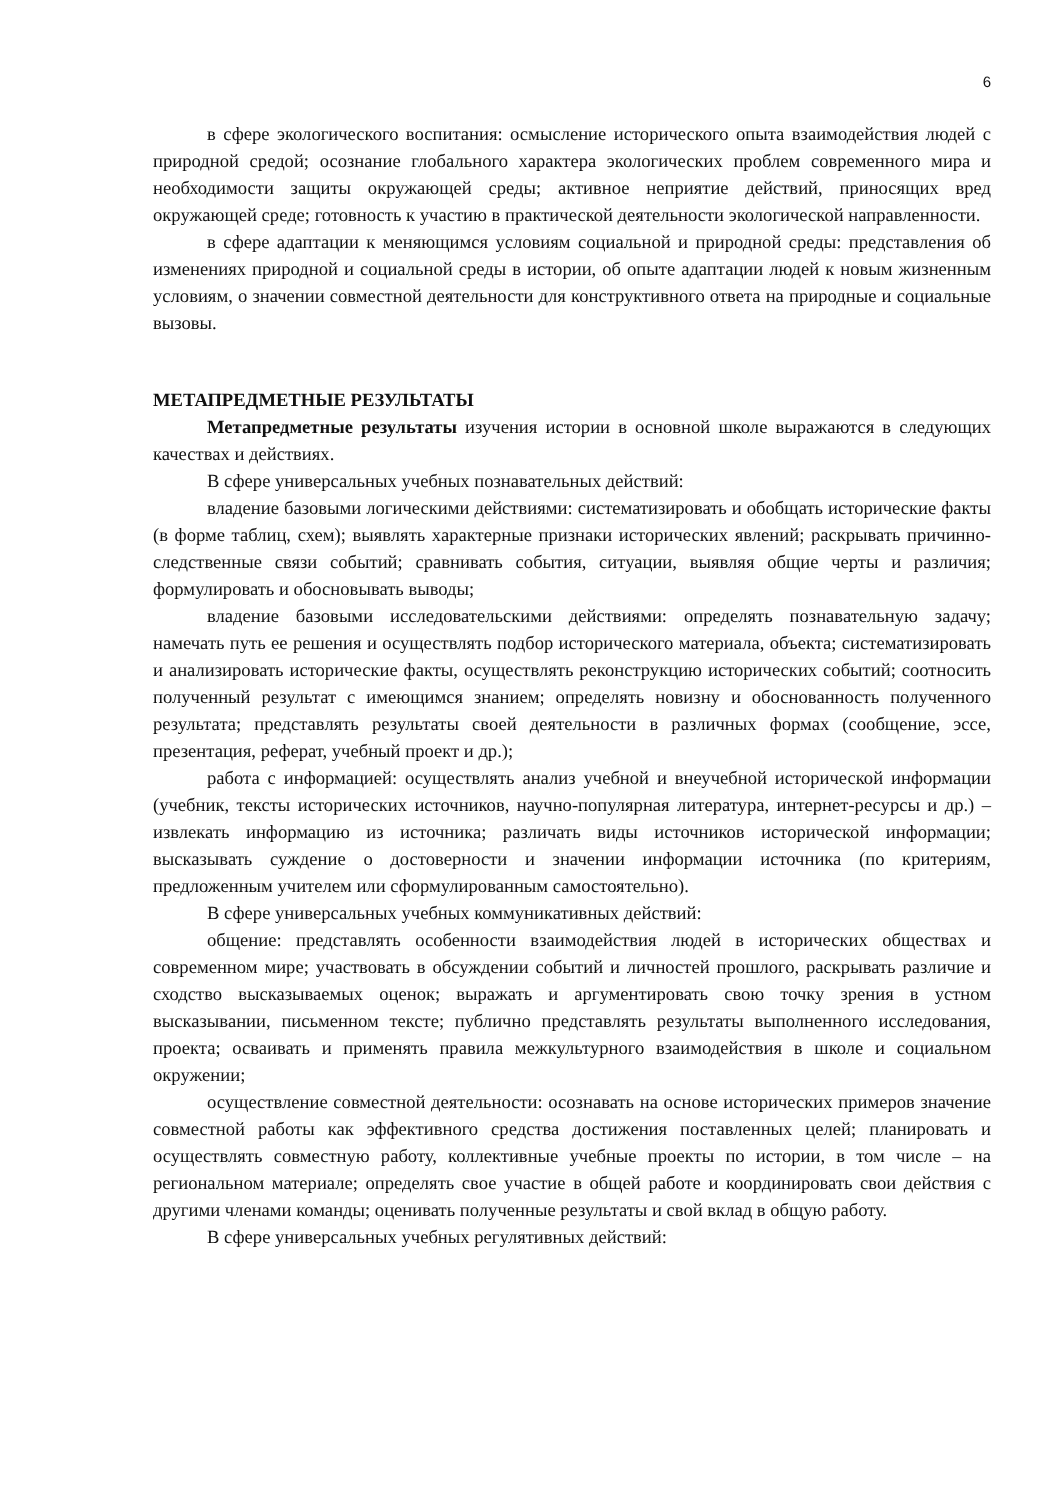6
в сфере экологического воспитания: осмысление исторического опыта взаимодействия людей с природной средой; осознание глобального характера экологических проблем современного мира и необходимости защиты окружающей среды; активное неприятие действий, приносящих вред окружающей среде; готовность к участию в практической деятельности экологической направленности.
в сфере адаптации к меняющимся условиям социальной и природной среды: представления об изменениях природной и социальной среды в истории, об опыте адаптации людей к новым жизненным условиям, о значении совместной деятельности для конструктивного ответа на природные и социальные вызовы.
МЕТАПРЕДМЕТНЫЕ РЕЗУЛЬТАТЫ
Метапредметные результаты изучения истории в основной школе выражаются в следующих качествах и действиях.
В сфере универсальных учебных познавательных действий:
владение базовыми логическими действиями: систематизировать и обобщать исторические факты (в форме таблиц, схем); выявлять характерные признаки исторических явлений; раскрывать причинно-следственные связи событий; сравнивать события, ситуации, выявляя общие черты и различия; формулировать и обосновывать выводы;
владение базовыми исследовательскими действиями: определять познавательную задачу; намечать путь ее решения и осуществлять подбор исторического материала, объекта; систематизировать и анализировать исторические факты, осуществлять реконструкцию исторических событий; соотносить полученный результат с имеющимся знанием; определять новизну и обоснованность полученного результата; представлять результаты своей деятельности в различных формах (сообщение, эссе, презентация, реферат, учебный проект и др.);
работа с информацией: осуществлять анализ учебной и внеучебной исторической информации (учебник, тексты исторических источников, научно-популярная литература, интернет-ресурсы и др.) – извлекать информацию из источника; различать виды источников исторической информации; высказывать суждение о достоверности и значении информации источника (по критериям, предложенным учителем или сформулированным самостоятельно).
В сфере универсальных учебных коммуникативных действий:
общение: представлять особенности взаимодействия людей в исторических обществах и современном мире; участвовать в обсуждении событий и личностей прошлого, раскрывать различие и сходство высказываемых оценок; выражать и аргументировать свою точку зрения в устном высказывании, письменном тексте; публично представлять результаты выполненного исследования, проекта; осваивать и применять правила межкультурного взаимодействия в школе и социальном окружении;
осуществление совместной деятельности: осознавать на основе исторических примеров значение совместной работы как эффективного средства достижения поставленных целей; планировать и осуществлять совместную работу, коллективные учебные проекты по истории, в том числе – на региональном материале; определять свое участие в общей работе и координировать свои действия с другими членами команды; оценивать полученные результаты и свой вклад в общую работу.
В сфере универсальных учебных регулятивных действий: